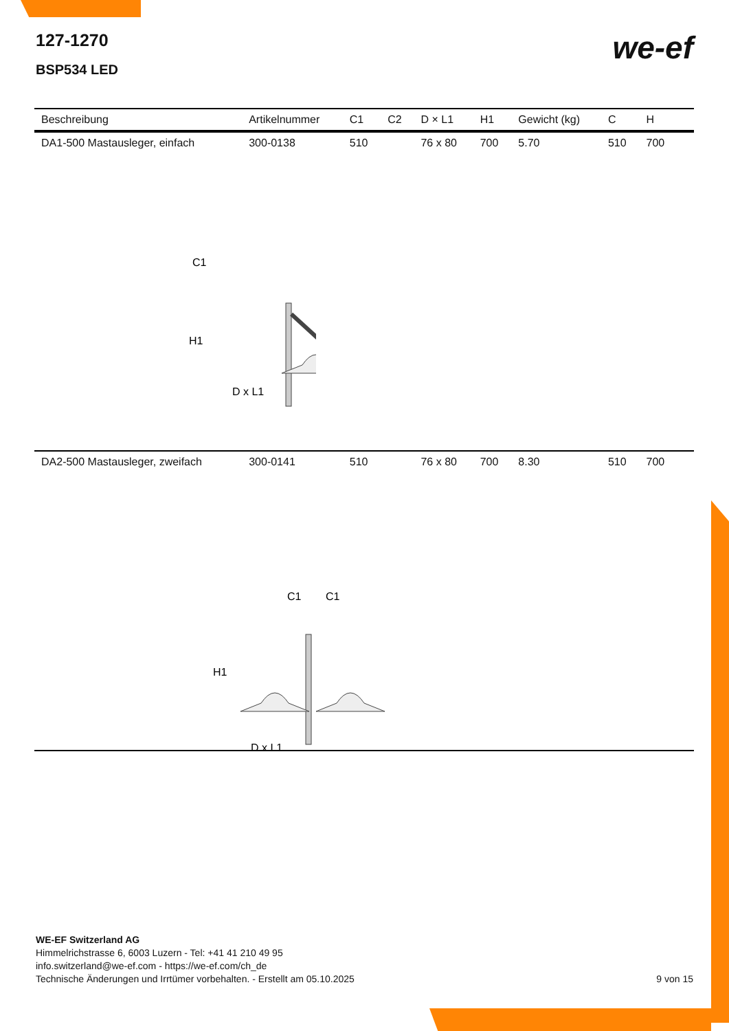127-1270
BSP534 LED
we-ef
| Beschreibung | Artikelnummer | C1 | C2 | D × L1 | H1 | Gewicht (kg) | C | H | |
| --- | --- | --- | --- | --- | --- | --- | --- | --- | --- |
| DA1-500 Mastausleger, einfach | 300-0138 | 510 | | 76 x 80 | 700 | 5.70 | 510 | 700 | |
| C1 H1 D x L1 | | | | | | | | | |
| DA2-500 Mastausleger, zweifach | 300-0141 | 510 | | 76 x 80 | 700 | 8.30 | 510 | 700 | |
| C1 C1 H1 D x L1 | | | | | | | | | |
WE-EF Switzerland AG
Himmelrichstrasse 6, 6003 Luzern - Tel: +41 41 210 49 95
info.switzerland@we-ef.com - https://we-ef.com/ch_de
Technische Änderungen und Irrtümer vorbehalten. - Erstellt am 05.10.2025
9 von 15